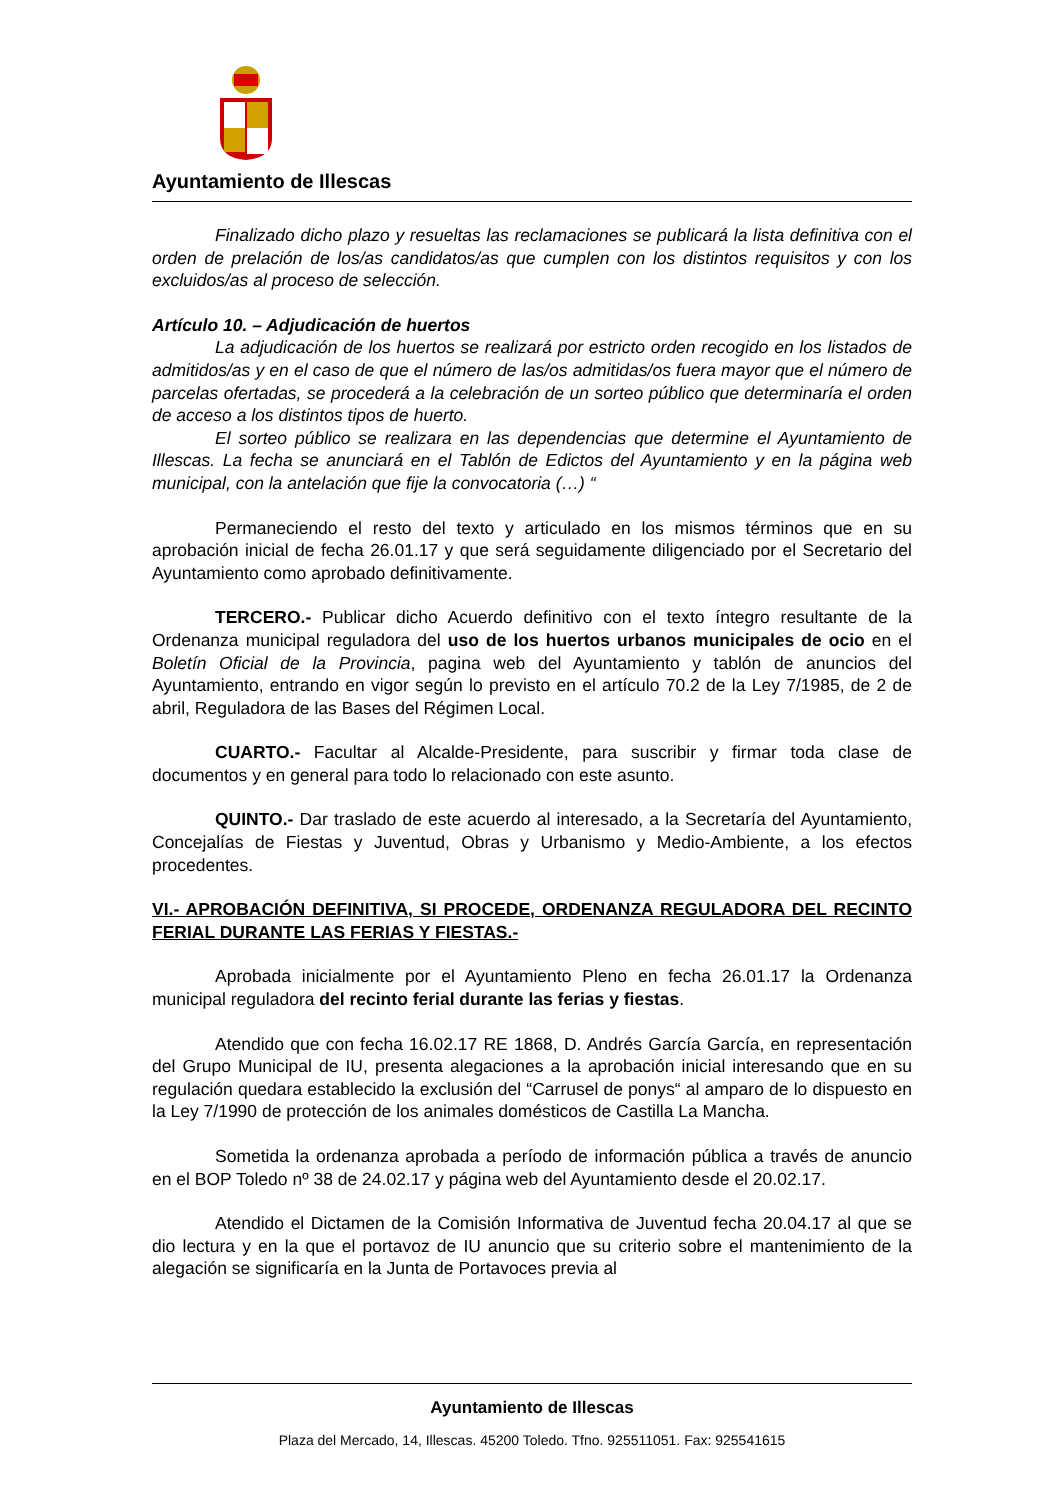Ayuntamiento de Illescas
Finalizado dicho plazo y resueltas las reclamaciones se publicará la lista definitiva con el orden de prelación de los/as candidatos/as que cumplen con los distintos requisitos y con los excluidos/as al proceso de selección.
Artículo 10. – Adjudicación de huertos
La adjudicación de los huertos se realizará por estricto orden recogido en los listados de admitidos/as y en el caso de que el número de las/os admitidas/os fuera mayor que el número de parcelas ofertadas, se procederá a la celebración de un sorteo público que determinaría el orden de acceso a los distintos tipos de huerto.
El sorteo público se realizara en las dependencias que determine el Ayuntamiento de Illescas. La fecha se anunciará en el Tablón de Edictos del Ayuntamiento y en la página web municipal, con la antelación que fije la convocatoria (…) “
Permaneciendo el resto del texto y articulado en los mismos términos que en su aprobación inicial de fecha 26.01.17 y que será seguidamente diligenciado por el Secretario del Ayuntamiento como aprobado definitivamente.
TERCERO.- Publicar dicho Acuerdo definitivo con el texto íntegro resultante de la Ordenanza municipal reguladora del uso de los huertos urbanos municipales de ocio en el Boletín Oficial de la Provincia, pagina web del Ayuntamiento y tablón de anuncios del Ayuntamiento, entrando en vigor según lo previsto en el artículo 70.2 de la Ley 7/1985, de 2 de abril, Reguladora de las Bases del Régimen Local.
CUARTO.- Facultar al Alcalde-Presidente, para suscribir y firmar toda clase de documentos y en general para todo lo relacionado con este asunto.
QUINTO.- Dar traslado de este acuerdo al interesado, a la Secretaría del Ayuntamiento, Concejalías de Fiestas y Juventud, Obras y Urbanismo y Medio-Ambiente, a los efectos procedentes.
VI.- APROBACIÓN DEFINITIVA, SI PROCEDE, ORDENANZA REGULADORA DEL RECINTO FERIAL DURANTE LAS FERIAS Y FIESTAS.-
Aprobada inicialmente por el Ayuntamiento Pleno en fecha 26.01.17 la Ordenanza municipal reguladora del recinto ferial durante las ferias y fiestas.
Atendido que con fecha 16.02.17 RE 1868, D. Andrés García García, en representación del Grupo Municipal de IU, presenta alegaciones a la aprobación inicial interesando que en su regulación quedara establecido la exclusión del “Carrusel de ponys“ al amparo de lo dispuesto en la Ley 7/1990 de protección de los animales domésticos de Castilla La Mancha.
Sometida la ordenanza aprobada a período de información pública a través de anuncio en el BOP Toledo nº 38 de 24.02.17 y página web del Ayuntamiento desde el 20.02.17.
Atendido el Dictamen de la Comisión Informativa de Juventud fecha 20.04.17 al que se dio lectura y en la que el portavoz de IU anuncio que su criterio sobre el mantenimiento de la alegación se significaría en la Junta de Portavoces previa al
Ayuntamiento de Illescas
Plaza del Mercado, 14, Illescas. 45200 Toledo. Tfno. 925511051. Fax: 925541615